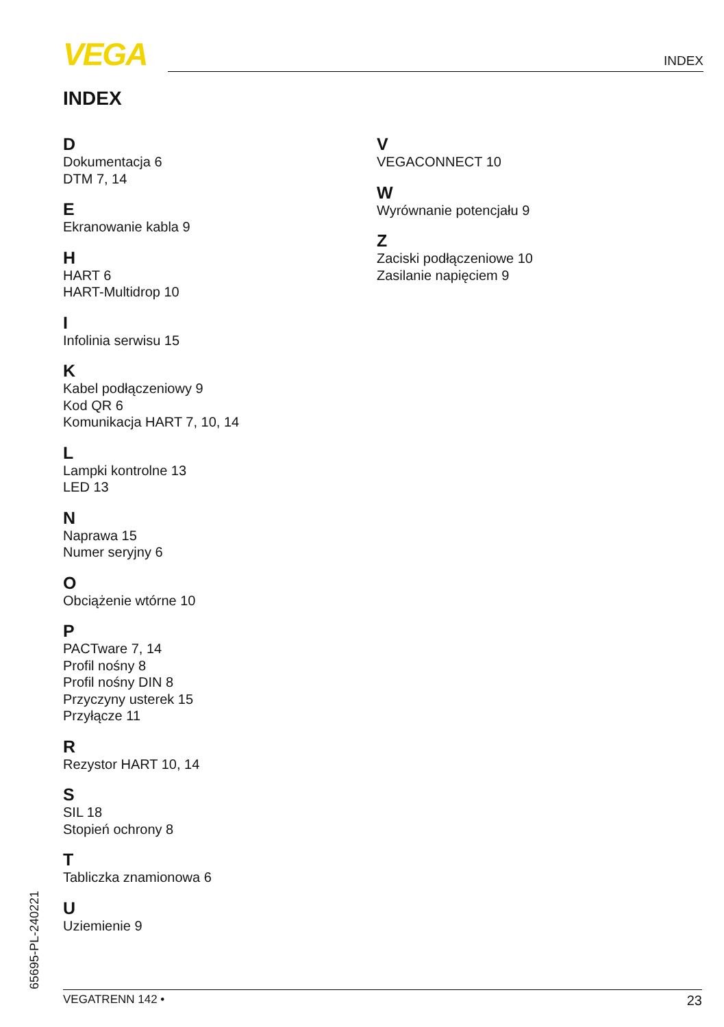VEGA INDEX
INDEX
D
Dokumentacja 6
DTM 7, 14
E
Ekranowanie kabla 9
H
HART 6
HART-Multidrop 10
I
Infolinia serwisu 15
K
Kabel podłączeniowy 9
Kod QR 6
Komunikacja HART 7, 10, 14
L
Lampki kontrolne 13
LED 13
N
Naprawa 15
Numer seryjny 6
O
Obciążenie wtórne 10
P
PACTware 7, 14
Profil nośny 8
Profil nośny DIN 8
Przyczyny usterek 15
Przyłącze 11
R
Rezystor HART 10, 14
S
SIL 18
Stopień ochrony 8
T
Tabliczka znamionowa 6
U
Uziemienie 9
V
VEGACONNECT 10
W
Wyrównanie potencjału 9
Z
Zaciski podłączeniowe 10
Zasilanie napięciem 9
65695-PL-240221 VEGATRENN 142 • 23